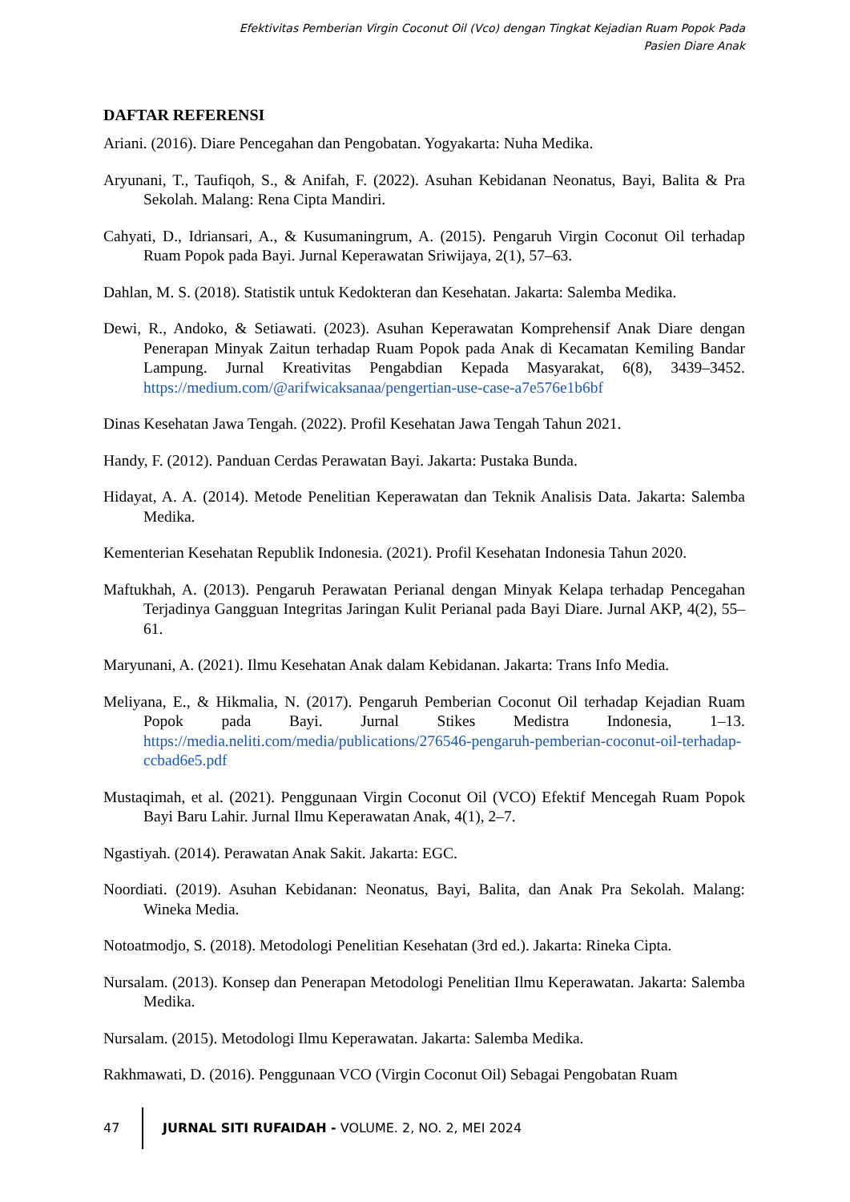Efektivitas Pemberian Virgin Coconut Oil (Vco) dengan Tingkat Kejadian Ruam Popok Pada
Pasien Diare Anak
DAFTAR REFERENSI
Ariani. (2016). Diare Pencegahan dan Pengobatan. Yogyakarta: Nuha Medika.
Aryunani, T., Taufiqoh, S., & Anifah, F. (2022). Asuhan Kebidanan Neonatus, Bayi, Balita & Pra Sekolah. Malang: Rena Cipta Mandiri.
Cahyati, D., Idriansari, A., & Kusumaningrum, A. (2015). Pengaruh Virgin Coconut Oil terhadap Ruam Popok pada Bayi. Jurnal Keperawatan Sriwijaya, 2(1), 57–63.
Dahlan, M. S. (2018). Statistik untuk Kedokteran dan Kesehatan. Jakarta: Salemba Medika.
Dewi, R., Andoko, & Setiawati. (2023). Asuhan Keperawatan Komprehensif Anak Diare dengan Penerapan Minyak Zaitun terhadap Ruam Popok pada Anak di Kecamatan Kemiling Bandar Lampung. Jurnal Kreativitas Pengabdian Kepada Masyarakat, 6(8), 3439–3452. https://medium.com/@arifwicaksanaa/pengertian-use-case-a7e576e1b6bf
Dinas Kesehatan Jawa Tengah. (2022). Profil Kesehatan Jawa Tengah Tahun 2021.
Handy, F. (2012). Panduan Cerdas Perawatan Bayi. Jakarta: Pustaka Bunda.
Hidayat, A. A. (2014). Metode Penelitian Keperawatan dan Teknik Analisis Data. Jakarta: Salemba Medika.
Kementerian Kesehatan Republik Indonesia. (2021). Profil Kesehatan Indonesia Tahun 2020.
Maftukhah, A. (2013). Pengaruh Perawatan Perianal dengan Minyak Kelapa terhadap Pencegahan Terjadinya Gangguan Integritas Jaringan Kulit Perianal pada Bayi Diare. Jurnal AKP, 4(2), 55–61.
Maryunani, A. (2021). Ilmu Kesehatan Anak dalam Kebidanan. Jakarta: Trans Info Media.
Meliyana, E., & Hikmalia, N. (2017). Pengaruh Pemberian Coconut Oil terhadap Kejadian Ruam Popok pada Bayi. Jurnal Stikes Medistra Indonesia, 1–13. https://media.neliti.com/media/publications/276546-pengaruh-pemberian-coconut-oil-terhadap-ccbad6e5.pdf
Mustaqimah, et al. (2021). Penggunaan Virgin Coconut Oil (VCO) Efektif Mencegah Ruam Popok Bayi Baru Lahir. Jurnal Ilmu Keperawatan Anak, 4(1), 2–7.
Ngastiyah. (2014). Perawatan Anak Sakit. Jakarta: EGC.
Noordiati. (2019). Asuhan Kebidanan: Neonatus, Bayi, Balita, dan Anak Pra Sekolah. Malang: Wineka Media.
Notoatmodjo, S. (2018). Metodologi Penelitian Kesehatan (3rd ed.). Jakarta: Rineka Cipta.
Nursalam. (2013). Konsep dan Penerapan Metodologi Penelitian Ilmu Keperawatan. Jakarta: Salemba Medika.
Nursalam. (2015). Metodologi Ilmu Keperawatan. Jakarta: Salemba Medika.
Rakhmawati, D. (2016). Penggunaan VCO (Virgin Coconut Oil) Sebagai Pengobatan Ruam
47 JURNAL SITI RUFAIDAH - VOLUME. 2, NO. 2, MEI 2024